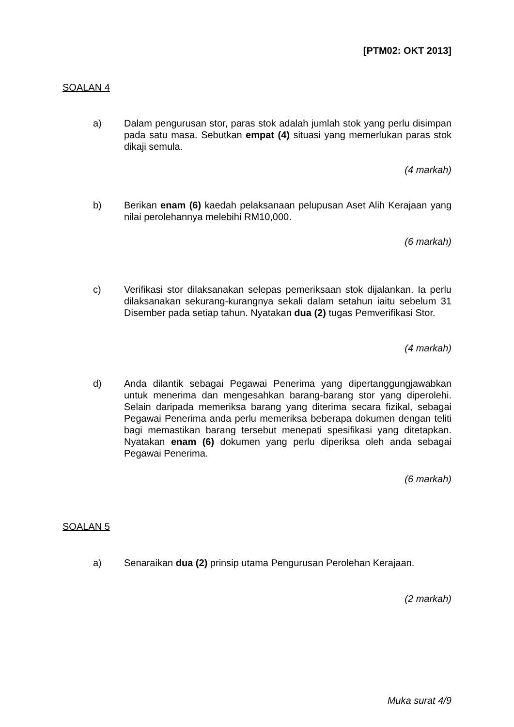[PTM02: OKT 2013]
SOALAN 4
a) Dalam pengurusan stor, paras stok adalah jumlah stok yang perlu disimpan pada satu masa. Sebutkan empat (4) situasi yang memerlukan paras stok dikaji semula.
(4 markah)
b) Berikan enam (6) kaedah pelaksanaan pelupusan Aset Alih Kerajaan yang nilai perolehannya melebihi RM10,000.
(6 markah)
c) Verifikasi stor dilaksanakan selepas pemeriksaan stok dijalankan. Ia perlu dilaksanakan sekurang-kurangnya sekali dalam setahun iaitu sebelum 31 Disember pada setiap tahun. Nyatakan dua (2) tugas Pemverifikasi Stor.
(4 markah)
d) Anda dilantik sebagai Pegawai Penerima yang dipertanggungjawabkan untuk menerima dan mengesahkan barang-barang stor yang diperolehi. Selain daripada memeriksa barang yang diterima secara fizikal, sebagai Pegawai Penerima anda perlu memeriksa beberapa dokumen dengan teliti bagi memastikan barang tersebut menepati spesifikasi yang ditetapkan. Nyatakan enam (6) dokumen yang perlu diperiksa oleh anda sebagai Pegawai Penerima.
(6 markah)
SOALAN 5
a) Senaraikan dua (2) prinsip utama Pengurusan Perolehan Kerajaan.
(2 markah)
Muka surat 4/9